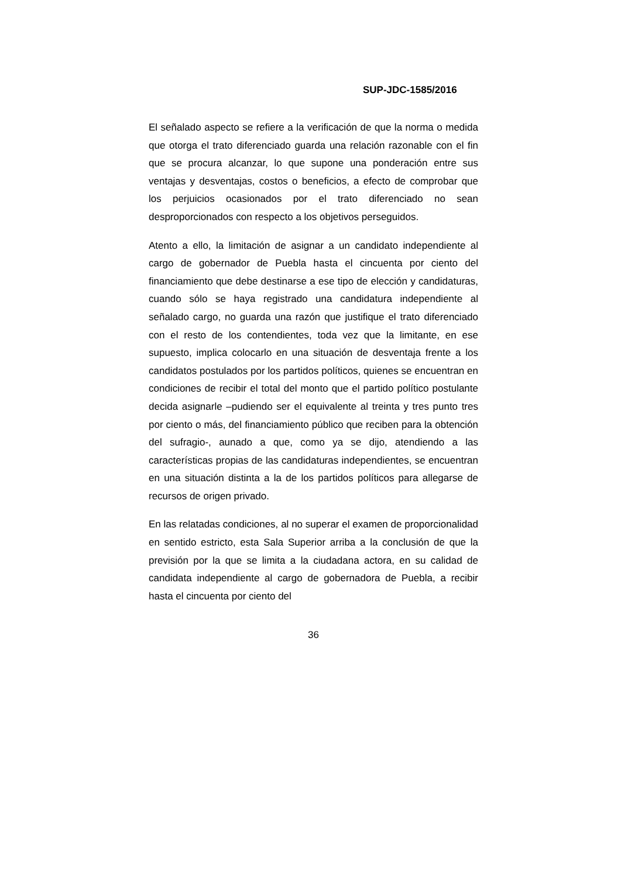SUP-JDC-1585/2016
El señalado aspecto se refiere a la verificación de que la norma o medida que otorga el trato diferenciado guarda una relación razonable con el fin que se procura alcanzar, lo que supone una ponderación entre sus ventajas y desventajas, costos o beneficios, a efecto de comprobar que los perjuicios ocasionados por el trato diferenciado no sean desproporcionados con respecto a los objetivos perseguidos.
Atento a ello, la limitación de asignar a un candidato independiente al cargo de gobernador de Puebla hasta el cincuenta por ciento del financiamiento que debe destinarse a ese tipo de elección y candidaturas, cuando sólo se haya registrado una candidatura independiente al señalado cargo, no guarda una razón que justifique el trato diferenciado con el resto de los contendientes, toda vez que la limitante, en ese supuesto, implica colocarlo en una situación de desventaja frente a los candidatos postulados por los partidos políticos, quienes se encuentran en condiciones de recibir el total del monto que el partido político postulante decida asignarle –pudiendo ser el equivalente al treinta y tres punto tres por ciento o más, del financiamiento público que reciben para la obtención del sufragio-, aunado a que, como ya se dijo, atendiendo a las características propias de las candidaturas independientes, se encuentran en una situación distinta a la de los partidos políticos para allegarse de recursos de origen privado.
En las relatadas condiciones, al no superar el examen de proporcionalidad en sentido estricto, esta Sala Superior arriba a la conclusión de que la previsión por la que se limita a la ciudadana actora, en su calidad de candidata independiente al cargo de gobernadora de Puebla, a recibir hasta el cincuenta por ciento del
36